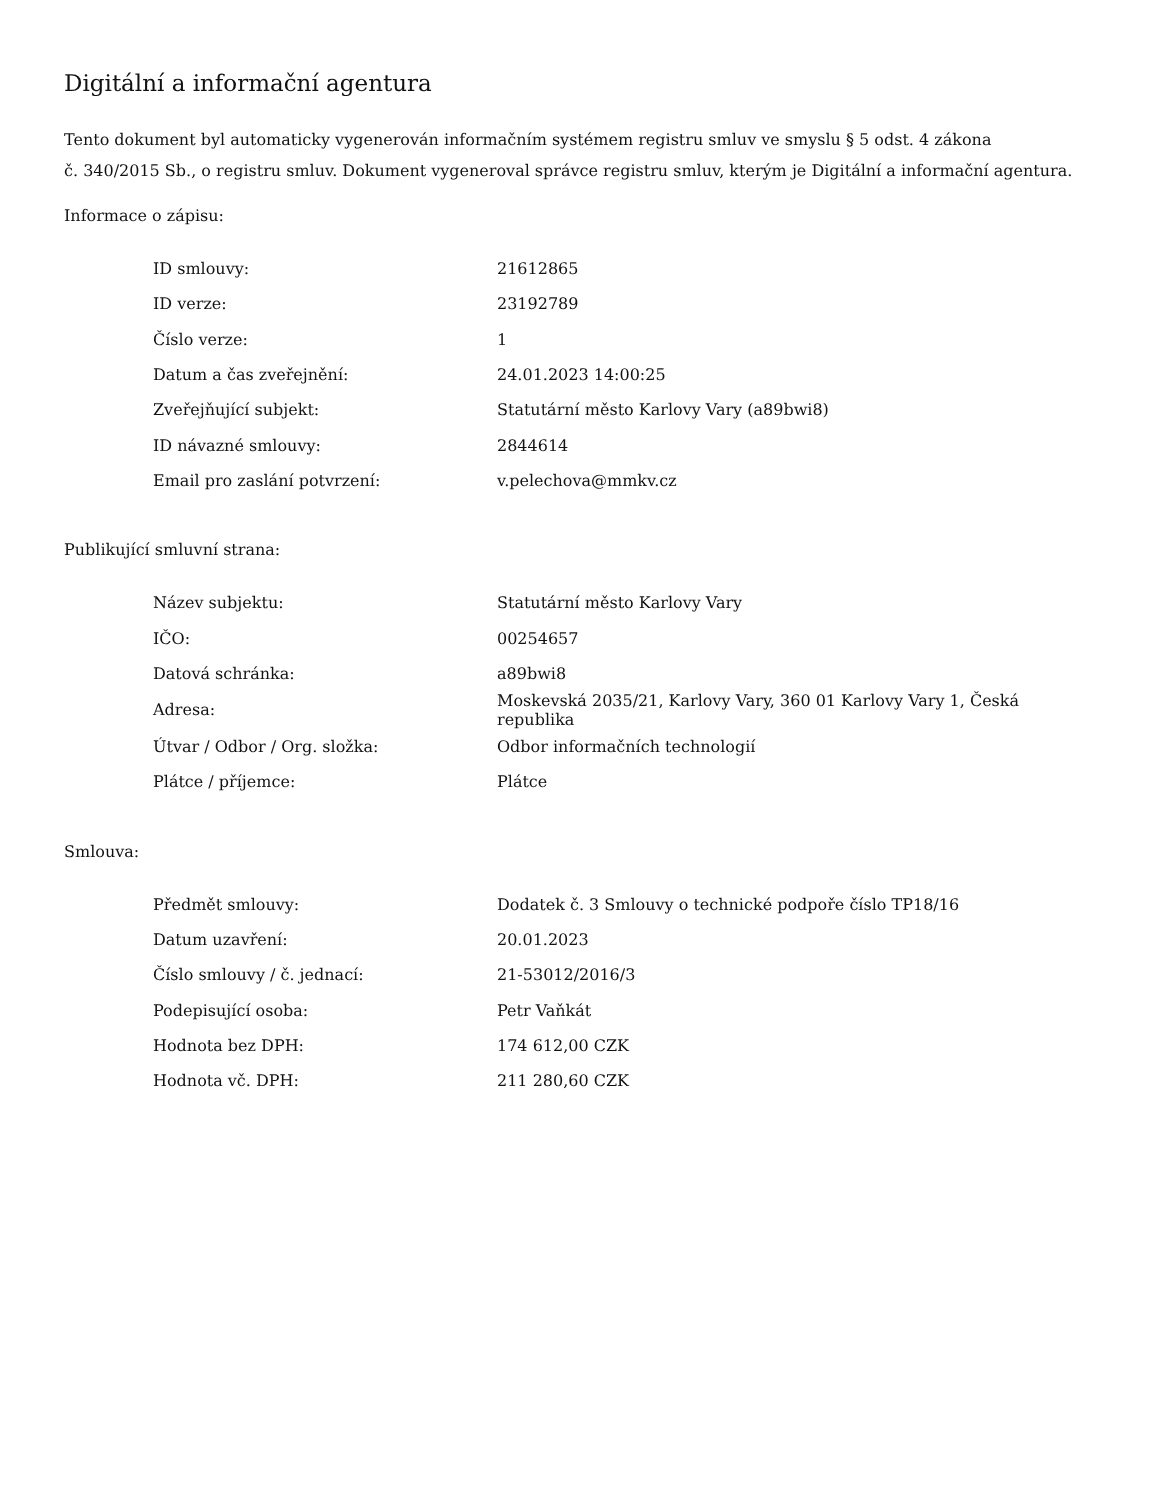Digitální a informační agentura
Tento dokument byl automaticky vygenerován informačním systémem registru smluv ve smyslu § 5 odst. 4 zákona
č. 340/2015 Sb., o registru smluv. Dokument vygeneroval správce registru smluv, kterým je Digitální a informační agentura.
Informace o zápisu:
| ID smlouvy: | 21612865 |
| ID verze: | 23192789 |
| Číslo verze: | 1 |
| Datum a čas zveřejnění: | 24.01.2023 14:00:25 |
| Zveřejňující subjekt: | Statutární město Karlovy Vary (a89bwi8) |
| ID návazné smlouvy: | 2844614 |
| Email pro zaslání potvrzení: | v.pelechova@mmkv.cz |
Publikující smluvní strana:
| Název subjektu: | Statutární město Karlovy Vary |
| IČO: | 00254657 |
| Datová schránka: | a89bwi8 |
| Adresa: | Moskevská 2035/21, Karlovy Vary, 360 01 Karlovy Vary 1, Česká republika |
| Útvar / Odbor / Org. složka: | Odbor informačních technologií |
| Plátce / příjemce: | Plátce |
Smlouva:
| Předmět smlouvy: | Dodatek č. 3 Smlouvy o technické podpoře číslo TP18/16 |
| Datum uzavření: | 20.01.2023 |
| Číslo smlouvy / č. jednací: | 21-53012/2016/3 |
| Podepisující osoba: | Petr Vaňkát |
| Hodnota bez DPH: | 174 612,00 CZK |
| Hodnota vč. DPH: | 211 280,60 CZK |